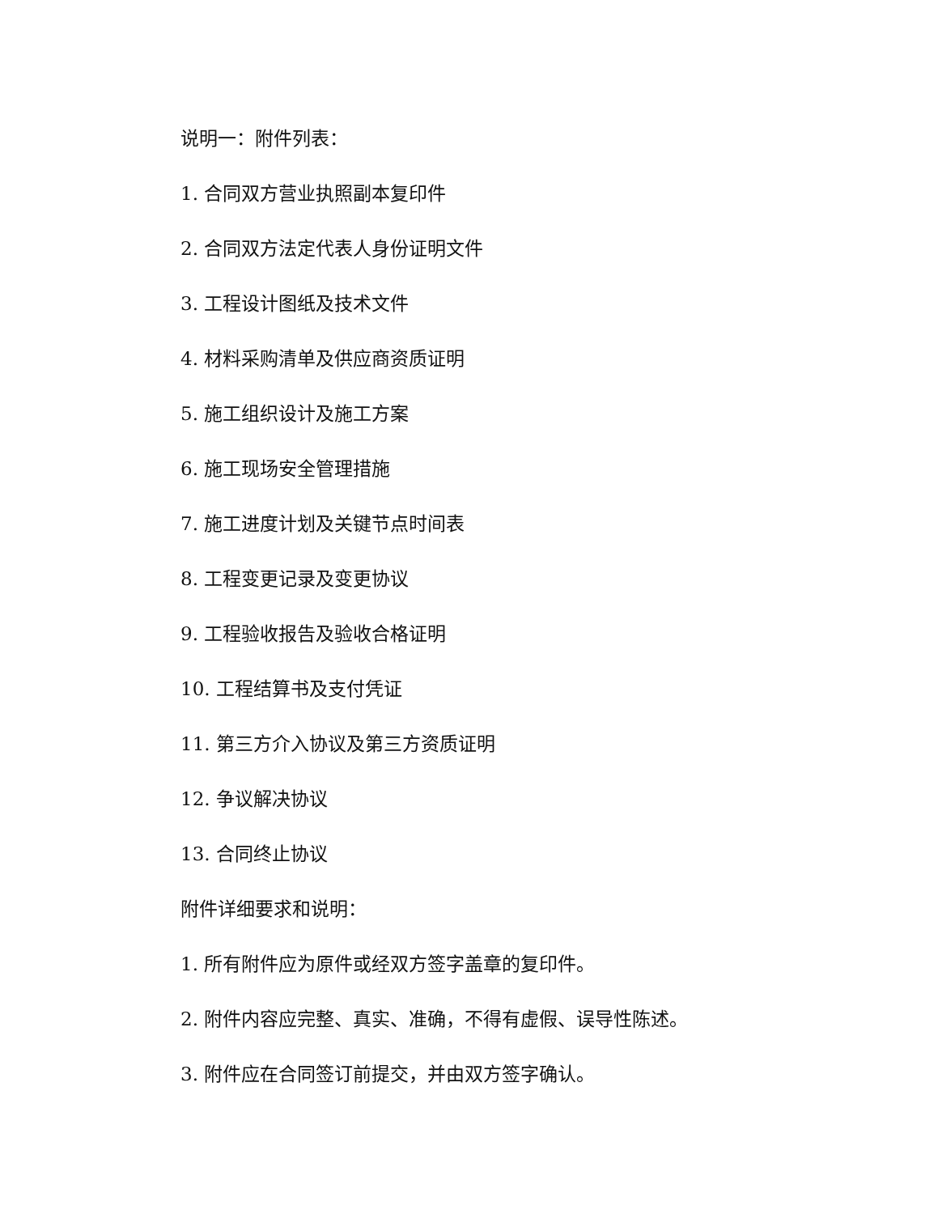说明一：附件列表：
1. 合同双方营业执照副本复印件
2. 合同双方法定代表人身份证明文件
3. 工程设计图纸及技术文件
4. 材料采购清单及供应商资质证明
5. 施工组织设计及施工方案
6. 施工现场安全管理措施
7. 施工进度计划及关键节点时间表
8. 工程变更记录及变更协议
9. 工程验收报告及验收合格证明
10. 工程结算书及支付凭证
11. 第三方介入协议及第三方资质证明
12. 争议解决协议
13. 合同终止协议
附件详细要求和说明：
1. 所有附件应为原件或经双方签字盖章的复印件。
2. 附件内容应完整、真实、准确，不得有虚假、误导性陈述。
3. 附件应在合同签订前提交，并由双方签字确认。